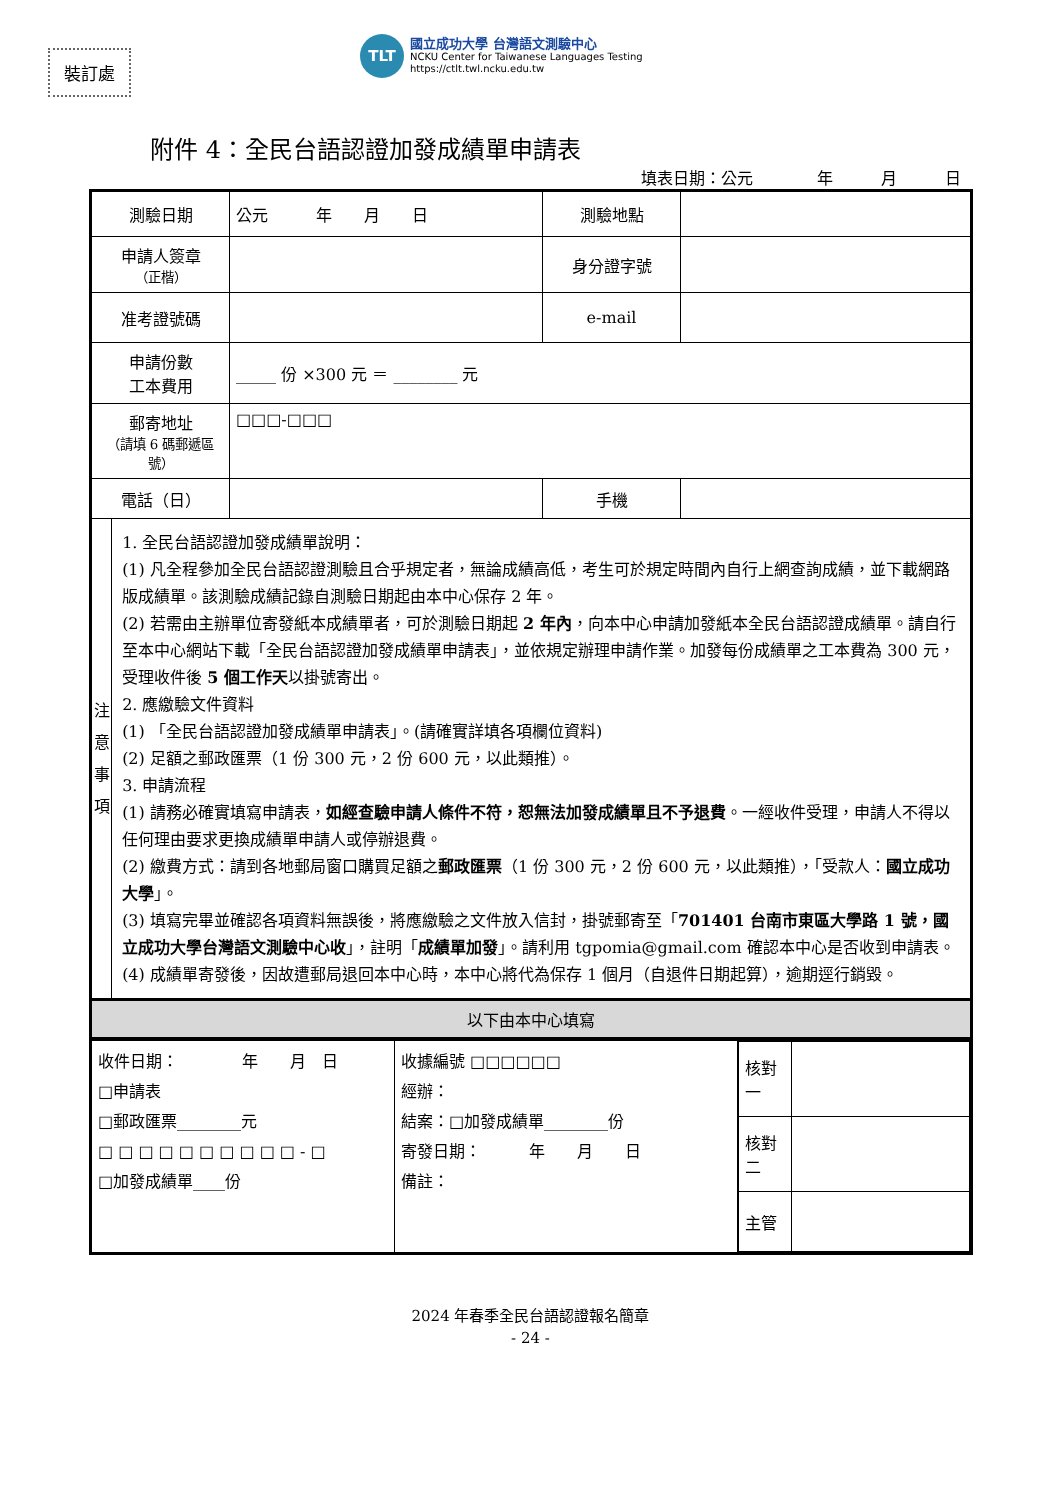裝訂處
TLT
國立成功大學 台灣語文測驗中心
NCKU Center for Taiwanese Languages Testing
https://ctlt.twl.ncku.edu.tw
附件 4：全民台語認證加發成績單申請表
填表日期：公元　　　　年　　　月　　　日
| 測驗日期 | 公元 年 月 日 | 測驗地點 | |
| 申請人簽章 （正楷） | | 身分證字號 | |
| 准考證號碼 | | e-mail | |
| 申請份數 工本費用 | _____ 份 ×300 元 ＝ ________ 元 | | |
| 郵寄地址 （請填 6 碼郵遞區號） | □□□-□□□ | | |
| 電話（日） | | 手機 | |
| 注 意 事 項 1. 全民台語認證加發成績單說明： (1) 凡全程參加全民台語認證測驗且合乎規定者，無論成績高低，考生可於規定時間內自行上網查詢成績，並下載網路版成績單。該測驗成績記錄自測驗日期起由本中心保存 2 年。 (2) 若需由主辦單位寄發紙本成績單者，可於測驗日期起 2 年內 ，向本中心申請加發紙本全民台語認證成績單。請自行至本中心網站下載「全民台語認證加發成績單申請表」，並依規定辦理申請作業。加發每份成績單之工本費為 300 元，受理收件後 5 個工作天 以掛號寄出。 2. 應繳驗文件資料 (1) 「全民台語認證加發成績單申請表」。(請確實詳填各項欄位資料) (2) 足額之郵政匯票（1 份 300 元，2 份 600 元，以此類推）。 3. 申請流程 (1) 請務必確實填寫申請表， 如經查驗申請人條件不符，恕無法加發成績單且不予退費 。一經收件受理，申請人不得以任何理由要求更換成績單申請人或停辦退費。 (2) 繳費方式：請到各地郵局窗口購買足額之 郵政匯票 （1 份 300 元，2 份 600 元，以此類推），「受款人： 國立成功大學 」。 (3) 填寫完畢並確認各項資料無誤後，將應繳驗之文件放入信封，掛號郵寄至「 701401 台南市東區大學路 1 號，國立成功大學台灣語文測驗中心收 」，註明「 成績單加發 」。請利用 tgpomia@gmail.com 確認本中心是否收到申請表。 (4) 成績單寄發後，因故遭郵局退回本中心時，本中心將代為保存 1 個月（自退件日期起算），逾期逕行銷毀。 | | | |
| 以下由本中心填寫 | | | |
| 收件日期： 年 月 日 □申請表 □郵政匯票________元 □ □ □ □ □ □ □ □ □ □ - □ □加發成績單____份 | 收據編號 □□□□□□ 經辦： 結案：□加發成績單________份 寄發日期： 年 月 日 備註： | / 核對一 / / / 核對二 / / / 主管 / / |
2024 年春季全民台語認證報名簡章
- 24 -